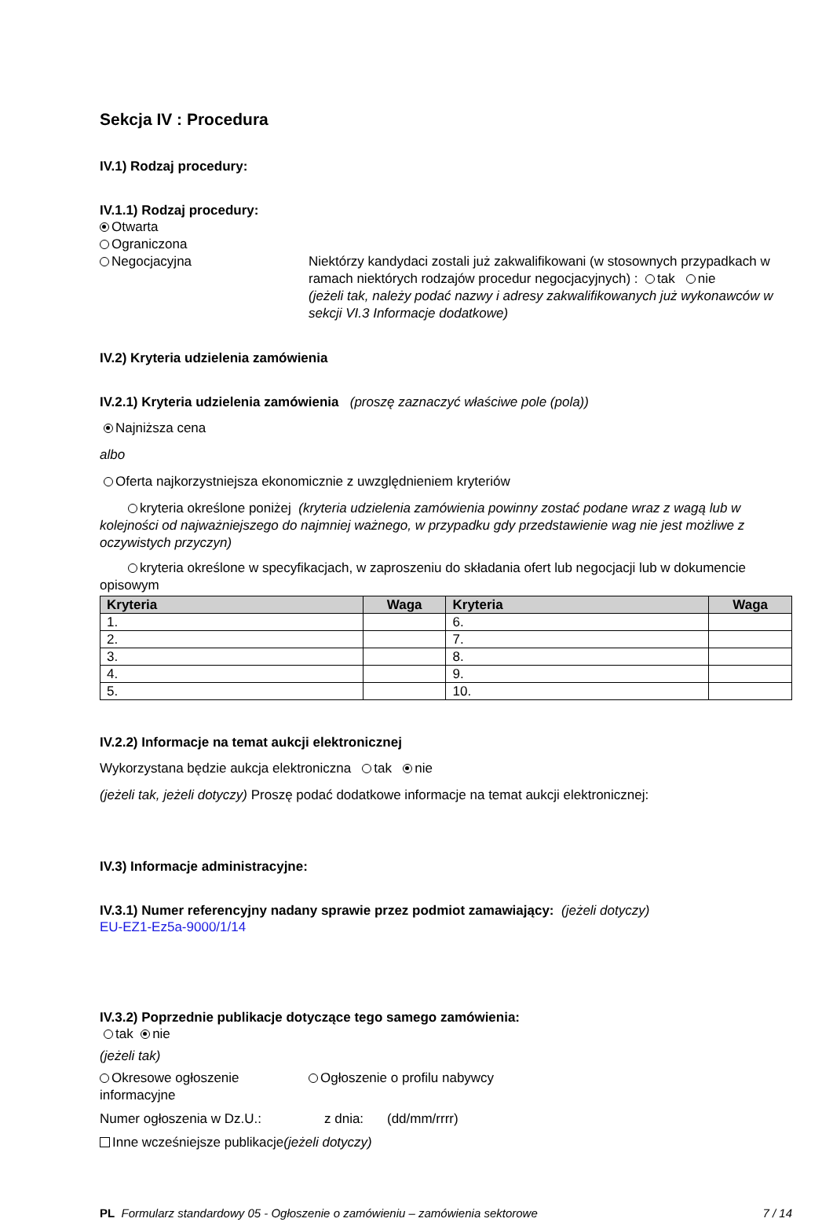Sekcja IV : Procedura
IV.1) Rodzaj procedury:
IV.1.1) Rodzaj procedury:
Otwarta
Ograniczona
Negocjacyjna Niektórzy kandydaci zostali już zakwalifikowani (w stosownych przypadkach w ramach niektórych rodzajów procedur negocjacyjnych) : tak nie
(jeżeli tak, należy podać nazwy i adresy zakwalifikowanych już wykonawców w sekcji VI.3 Informacje dodatkowe)
IV.2) Kryteria udzielenia zamówienia
IV.2.1) Kryteria udzielenia zamówienia (proszę zaznaczyć właściwe pole (pola))
Najniższa cena
albo
Oferta najkorzystniejsza ekonomicznie z uwzględnieniem kryteriów
kryteria określone poniżej (kryteria udzielenia zamówienia powinny zostać podane wraz z wagą lub w kolejności od najważniejszego do najmniej ważnego, w przypadku gdy przedstawienie wag nie jest możliwe z oczywistych przyczyn)
kryteria określone w specyfikacjach, w zaproszeniu do składania ofert lub negocjacji lub w dokumencie opisowym
| Kryteria | Waga | Kryteria | Waga |
| --- | --- | --- | --- |
| 1. | | 6. | |
| 2. | | 7. | |
| 3. | | 8. | |
| 4. | | 9. | |
| 5. | | 10. | |
IV.2.2) Informacje na temat aukcji elektronicznej
Wykorzystana będzie aukcja elektroniczna tak nie
(jeżeli tak, jeżeli dotyczy) Proszę podać dodatkowe informacje na temat aukcji elektronicznej:
IV.3) Informacje administracyjne:
IV.3.1) Numer referencyjny nadany sprawie przez podmiot zamawiający: (jeżeli dotyczy)
EU-EZ1-Ez5a-9000/1/14
IV.3.2) Poprzednie publikacje dotyczące tego samego zamówienia:
tak nie
(jeżeli tak)
Okresowe ogłoszenie informacyjne
Ogłoszenie o profilu nabywcy
Numer ogłoszenia w Dz.U.: z dnia: (dd/mm/rrrr)
Inne wcześniejsze publikacje(jeżeli dotyczy)
PL Formularz standardowy 05 - Ogłoszenie o zamówieniu – zamówienia sektorowe
7 / 14